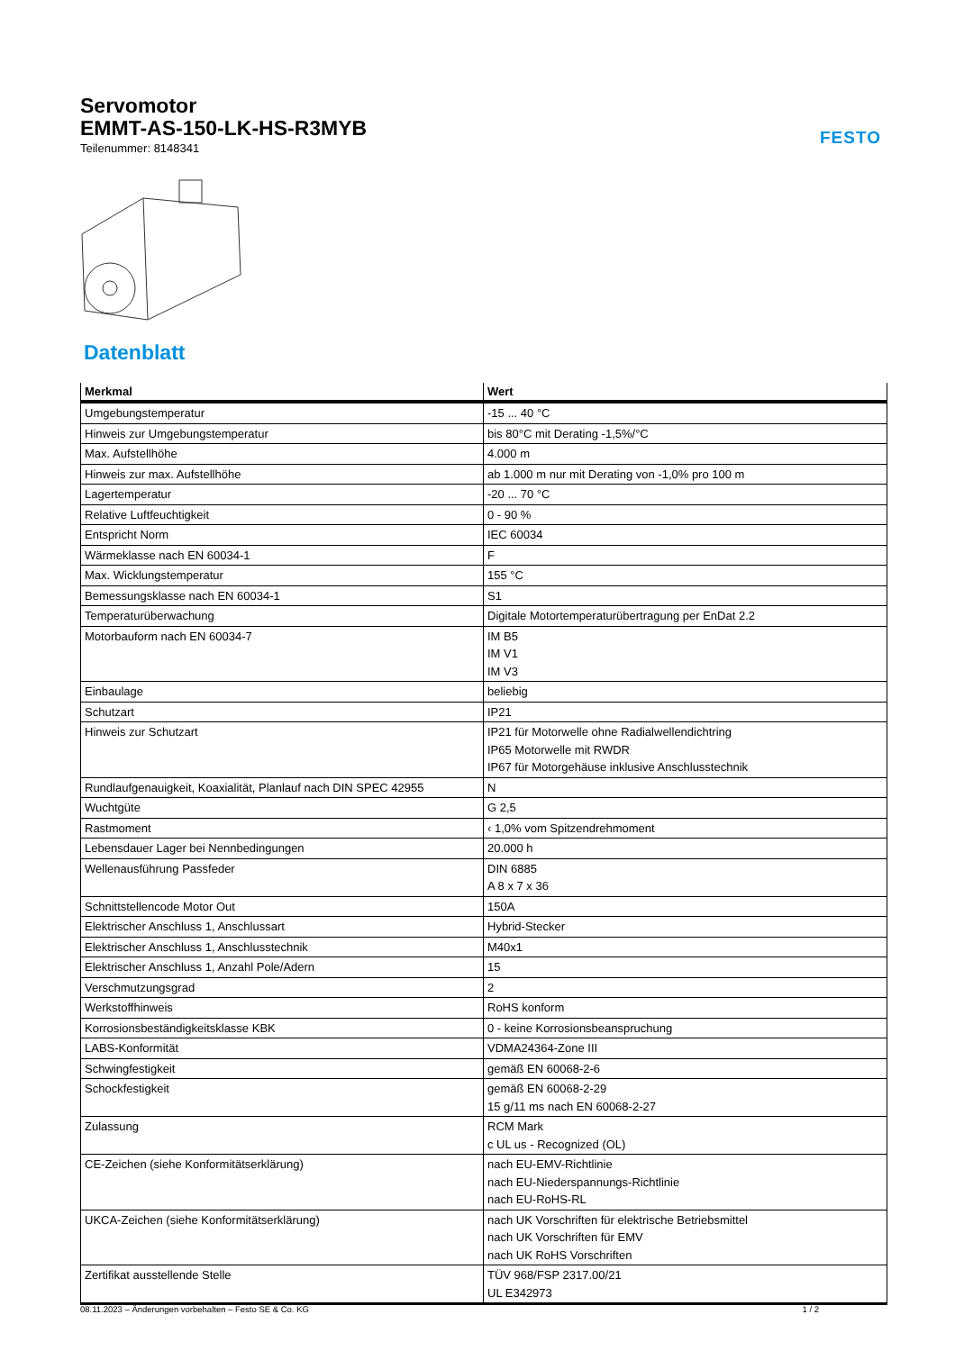Servomotor
EMMT-AS-150-LK-HS-R3MYB
Teilenummer: 8148341
FESTO
Datenblatt
| Merkmal | Wert |
| --- | --- |
| Umgebungstemperatur | -15 ... 40 °C |
| Hinweis zur Umgebungstemperatur | bis 80°C mit Derating -1,5%/°C |
| Max. Aufstellhöhe | 4.000 m |
| Hinweis zur max. Aufstellhöhe | ab 1.000 m nur mit Derating von -1,0% pro 100 m |
| Lagertemperatur | -20 ... 70 °C |
| Relative Luftfeuchtigkeit | 0 - 90 % |
| Entspricht Norm | IEC 60034 |
| Wärmeklasse nach EN 60034-1 | F |
| Max. Wicklungstemperatur | 155 °C |
| Bemessungsklasse nach EN 60034-1 | S1 |
| Temperaturüberwachung | Digitale Motortemperaturübertragung per EnDat 2.2 |
| Motorbauform nach EN 60034-7 | IM B5 IM V1 IM V3 |
| Einbaulage | beliebig |
| Schutzart | IP21 |
| Hinweis zur Schutzart | IP21 für Motorwelle ohne Radialwellendichtring IP65 Motorwelle mit RWDR IP67 für Motorgehäuse inklusive Anschlusstechnik |
| Rundlaufgenauigkeit, Koaxialität, Planlauf nach DIN SPEC 42955 | N |
| Wuchtgüte | G 2,5 |
| Rastmoment | ‹ 1,0% vom Spitzendrehmoment |
| Lebensdauer Lager bei Nennbedingungen | 20.000 h |
| Wellenausführung Passfeder | DIN 6885 A 8 x 7 x 36 |
| Schnittstellencode Motor Out | 150A |
| Elektrischer Anschluss 1, Anschlussart | Hybrid-Stecker |
| Elektrischer Anschluss 1, Anschlusstechnik | M40x1 |
| Elektrischer Anschluss 1, Anzahl Pole/Adern | 15 |
| Verschmutzungsgrad | 2 |
| Werkstoffhinweis | RoHS konform |
| Korrosionsbeständigkeitsklasse KBK | 0 - keine Korrosionsbeanspruchung |
| LABS-Konformität | VDMA24364-Zone III |
| Schwingfestigkeit | gemäß EN 60068-2-6 |
| Schockfestigkeit | gemäß EN 60068-2-29 15 g/11 ms nach EN 60068-2-27 |
| Zulassung | RCM Mark c UL us - Recognized (OL) |
| CE-Zeichen (siehe Konformitätserklärung) | nach EU-EMV-Richtlinie nach EU-Niederspannungs-Richtlinie nach EU-RoHS-RL |
| UKCA-Zeichen (siehe Konformitätserklärung) | nach UK Vorschriften für elektrische Betriebsmittel nach UK Vorschriften für EMV nach UK RoHS Vorschriften |
| Zertifikat ausstellende Stelle | TÜV 968/FSP 2317.00/21 UL E342973 |
08.11.2023 – Änderungen vorbehalten – Festo SE & Co. KG 1 / 2